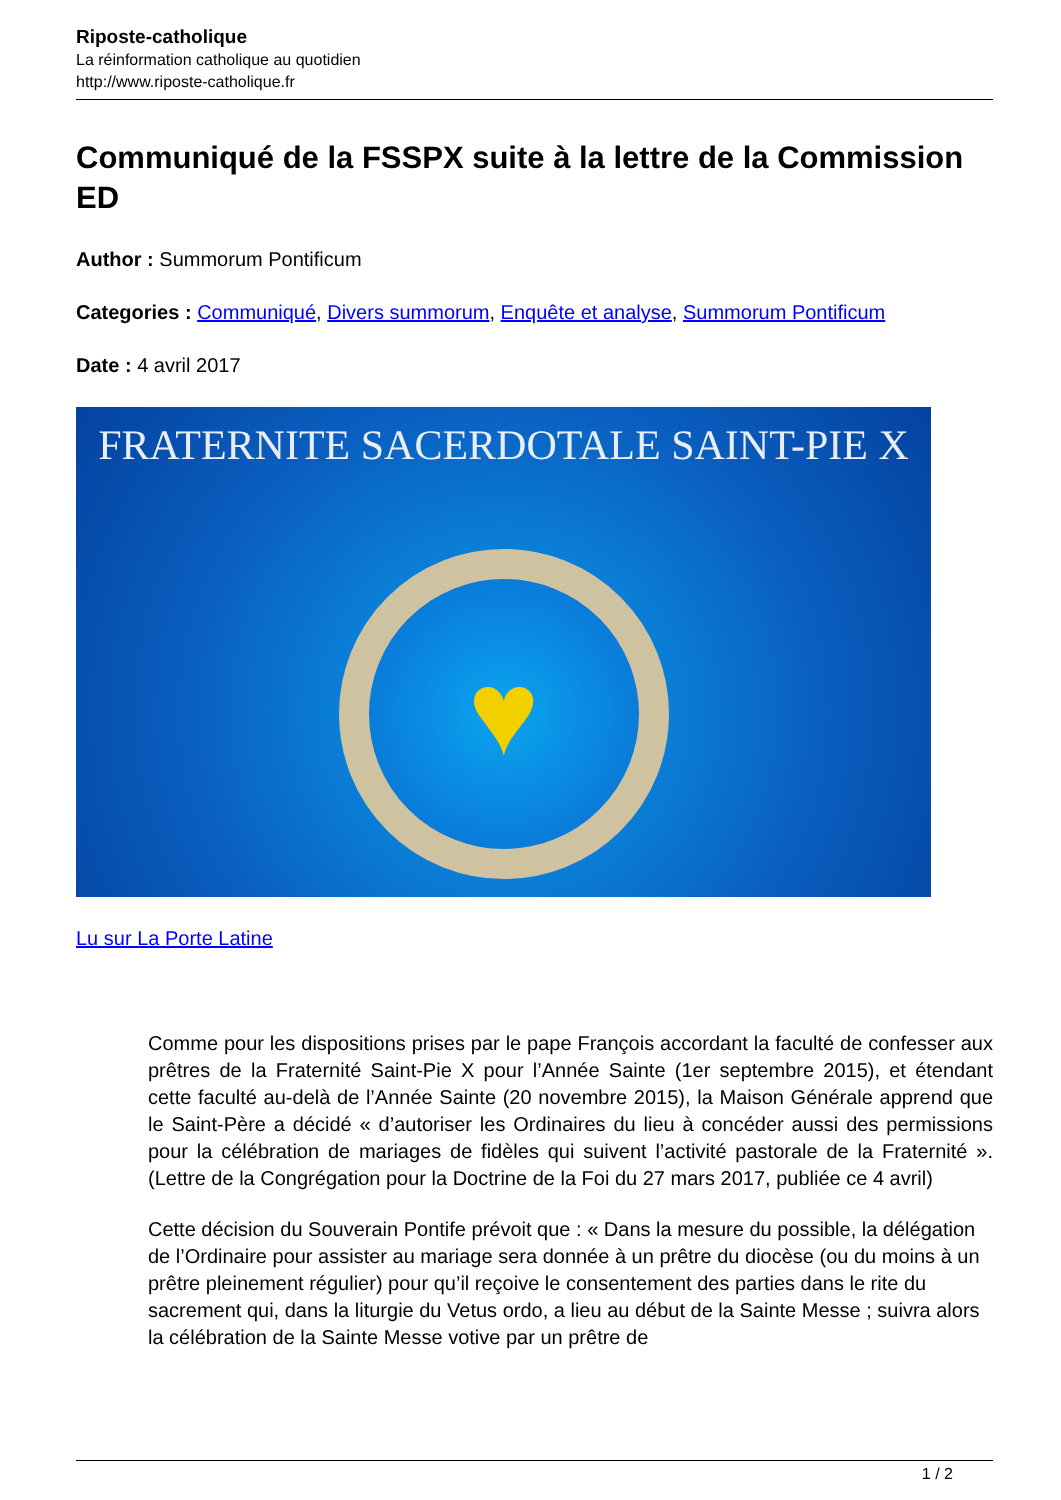Riposte-catholique
La réinformation catholique au quotidien
http://www.riposte-catholique.fr
Communiqué de la FSSPX suite à la lettre de la Commission ED
Author : Summorum Pontificum
Categories : Communiqué, Divers summorum, Enquête et analyse, Summorum Pontificum
Date : 4 avril 2017
FRATERNITE SACERDOTALE SAINT-PIE X
♥
Lu sur La Porte Latine
Comme pour les dispositions prises par le pape François accordant la faculté de confesser aux prêtres de la Fraternité Saint-Pie X pour l’Année Sainte (1er septembre 2015), et étendant cette faculté au-delà de l’Année Sainte (20 novembre 2015), la Maison Générale apprend que le Saint-Père a décidé « d’autoriser les Ordinaires du lieu à concéder aussi des permissions pour la célébration de mariages de fidèles qui suivent l’activité pastorale de la Fraternité ». (Lettre de la Congrégation pour la Doctrine de la Foi du 27 mars 2017, publiée ce 4 avril)
Cette décision du Souverain Pontife prévoit que : « Dans la mesure du possible, la délégation de l’Ordinaire pour assister au mariage sera donnée à un prêtre du diocèse (ou du moins à un prêtre pleinement régulier) pour qu’il reçoive le consentement des parties dans le rite du sacrement qui, dans la liturgie du Vetus ordo, a lieu au début de la Sainte Messe ; suivra alors la célébration de la Sainte Messe votive par un prêtre de
1 / 2